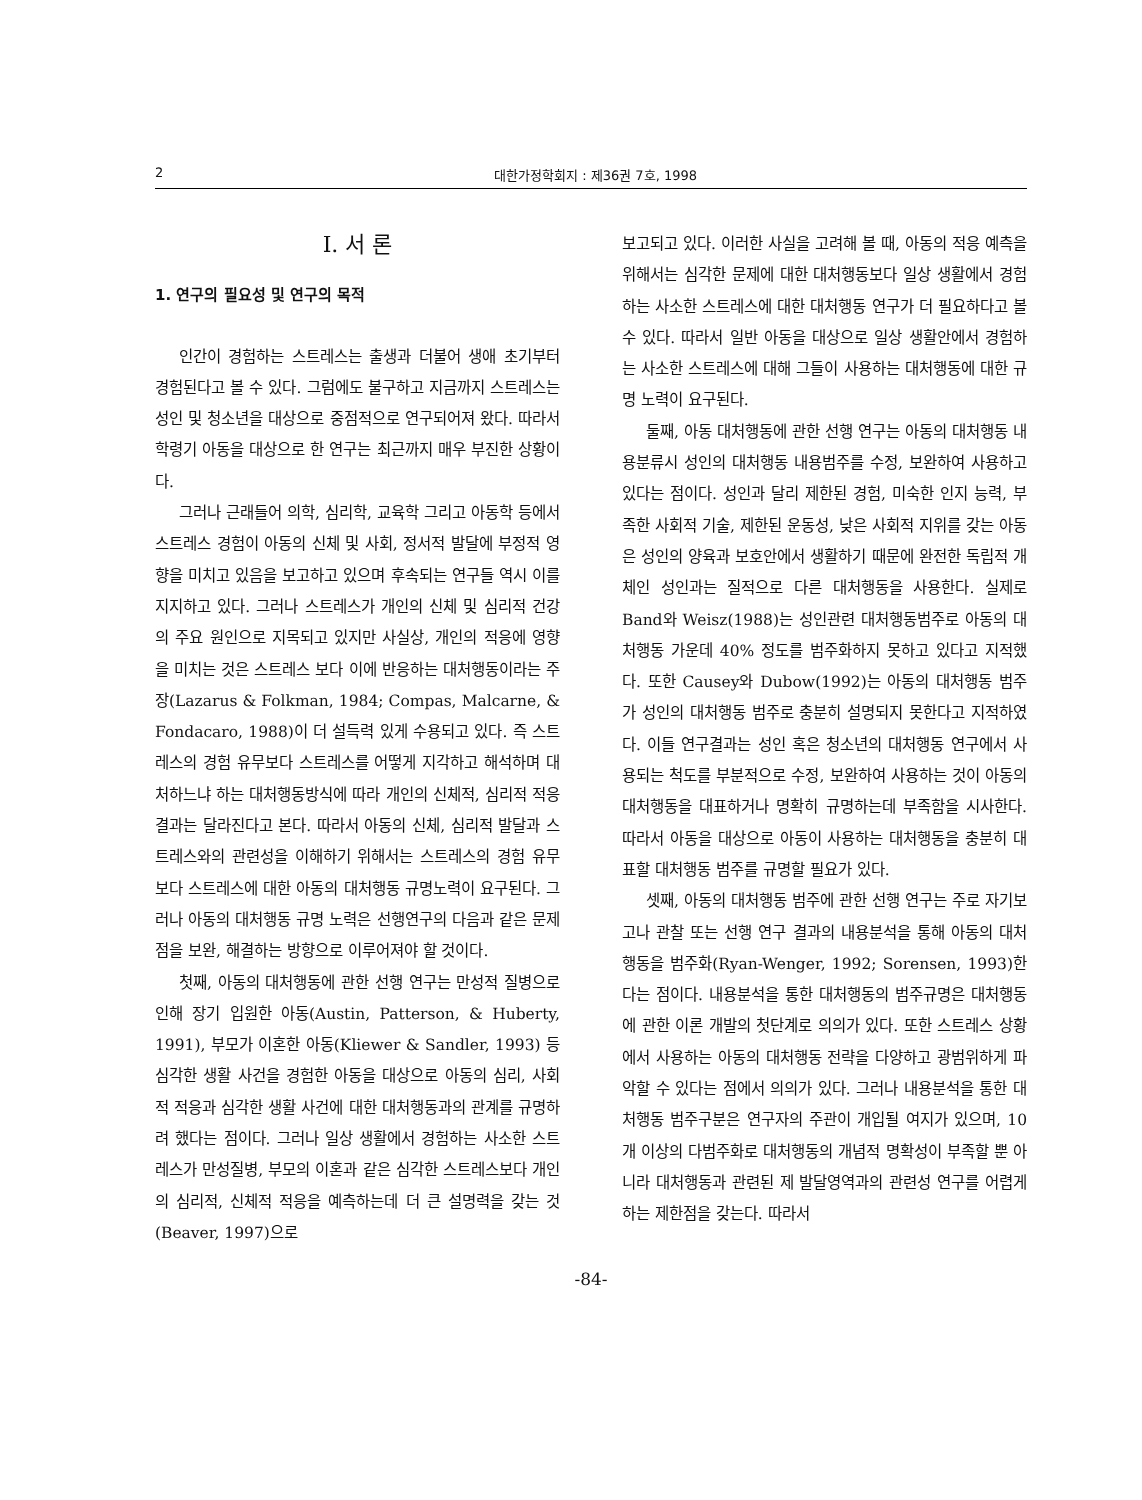2 대한가정학회지 : 제36권 7호, 1998
I. 서 론
1. 연구의 필요성 및 연구의 목적
인간이 경험하는 스트레스는 출생과 더불어 생애 초기부터 경험된다고 볼 수 있다. 그럼에도 불구하고 지금까지 스트레스는 성인 및 청소년을 대상으로 중점적으로 연구되어져 왔다. 따라서 학령기 아동을 대상으로 한 연구는 최근까지 매우 부진한 상황이다.
그러나 근래들어 의학, 심리학, 교육학 그리고 아동학 등에서 스트레스 경험이 아동의 신체 및 사회, 정서적 발달에 부정적 영향을 미치고 있음을 보고하고 있으며 후속되는 연구들 역시 이를 지지하고 있다. 그러나 스트레스가 개인의 신체 및 심리적 건강의 주요 원인으로 지목되고 있지만 사실상, 개인의 적응에 영향을 미치는 것은 스트레스 보다 이에 반응하는 대처행동이라는 주장(Lazarus & Folkman, 1984; Compas, Malcarne, & Fondacaro, 1988)이 더 설득력 있게 수용되고 있다. 즉 스트레스의 경험 유무보다 스트레스를 어떻게 지각하고 해석하며 대처하느냐 하는 대처행동방식에 따라 개인의 신체적, 심리적 적응 결과는 달라진다고 본다. 따라서 아동의 신체, 심리적 발달과 스트레스와의 관련성을 이해하기 위해서는 스트레스의 경험 유무보다 스트레스에 대한 아동의 대처행동 규명노력이 요구된다. 그러나 아동의 대처행동 규명 노력은 선행연구의 다음과 같은 문제점을 보완, 해결하는 방향으로 이루어져야 할 것이다.
첫째, 아동의 대처행동에 관한 선행 연구는 만성적 질병으로 인해 장기 입원한 아동(Austin, Patterson, & Huberty, 1991), 부모가 이혼한 아동(Kliewer & Sandler, 1993) 등 심각한 생활 사건을 경험한 아동을 대상으로 아동의 심리, 사회적 적응과 심각한 생활 사건에 대한 대처행동과의 관계를 규명하려 했다는 점이다. 그러나 일상 생활에서 경험하는 사소한 스트레스가 만성질병, 부모의 이혼과 같은 심각한 스트레스보다 개인의 심리적, 신체적 적응을 예측하는데 더 큰 설명력을 갖는 것(Beaver, 1997)으로
보고되고 있다. 이러한 사실을 고려해 볼 때, 아동의 적응 예측을 위해서는 심각한 문제에 대한 대처행동보다 일상 생활에서 경험하는 사소한 스트레스에 대한 대처행동 연구가 더 필요하다고 볼 수 있다. 따라서 일반 아동을 대상으로 일상 생활안에서 경험하는 사소한 스트레스에 대해 그들이 사용하는 대처행동에 대한 규명 노력이 요구된다.
둘째, 아동 대처행동에 관한 선행 연구는 아동의 대처행동 내용분류시 성인의 대처행동 내용범주를 수정, 보완하여 사용하고 있다는 점이다. 성인과 달리 제한된 경험, 미숙한 인지 능력, 부족한 사회적 기술, 제한된 운동성, 낮은 사회적 지위를 갖는 아동은 성인의 양육과 보호안에서 생활하기 때문에 완전한 독립적 개체인 성인과는 질적으로 다른 대처행동을 사용한다. 실제로 Band와 Weisz(1988)는 성인관련 대처행동범주로 아동의 대처행동 가운데 40% 정도를 범주화하지 못하고 있다고 지적했다. 또한 Causey와 Dubow(1992)는 아동의 대처행동 범주가 성인의 대처행동 범주로 충분히 설명되지 못한다고 지적하였다. 이들 연구결과는 성인 혹은 청소년의 대처행동 연구에서 사용되는 척도를 부분적으로 수정, 보완하여 사용하는 것이 아동의 대처행동을 대표하거나 명확히 규명하는데 부족함을 시사한다. 따라서 아동을 대상으로 아동이 사용하는 대처행동을 충분히 대표할 대처행동 범주를 규명할 필요가 있다.
셋째, 아동의 대처행동 범주에 관한 선행 연구는 주로 자기보고나 관찰 또는 선행 연구 결과의 내용분석을 통해 아동의 대처행동을 범주화(Ryan-Wenger, 1992; Sorensen, 1993)한다는 점이다. 내용분석을 통한 대처행동의 범주규명은 대처행동에 관한 이론 개발의 첫단계로 의의가 있다. 또한 스트레스 상황에서 사용하는 아동의 대처행동 전략을 다양하고 광범위하게 파악할 수 있다는 점에서 의의가 있다. 그러나 내용분석을 통한 대처행동 범주구분은 연구자의 주관이 개입될 여지가 있으며, 10개 이상의 다범주화로 대처행동의 개념적 명확성이 부족할 뿐 아니라 대처행동과 관련된 제 발달영역과의 관련성 연구를 어렵게 하는 제한점을 갖는다. 따라서
-84-